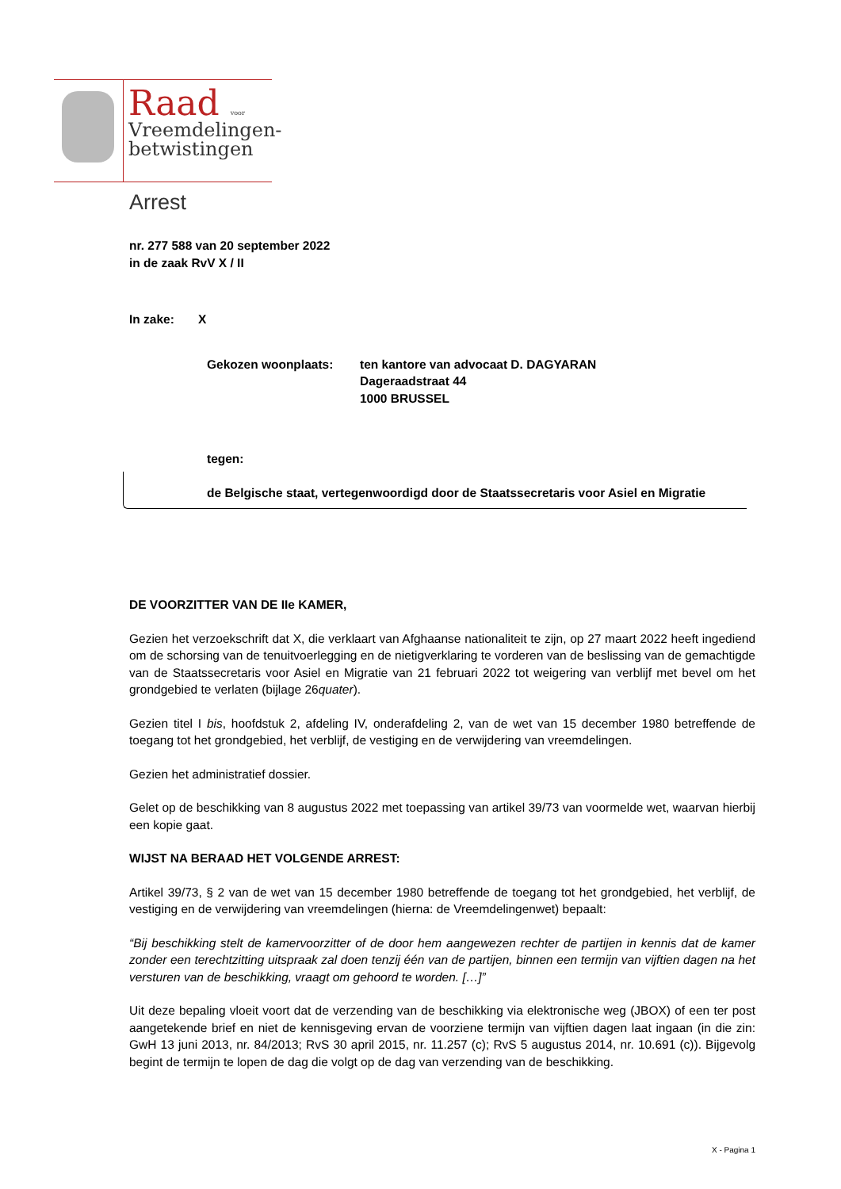Raad voor
Vreemdelingen-
betwistingen
Arrest
nr. 277 588 van 20 september 2022
in de zaak RvV X / II
In zake: X
Gekozen woonplaats: ten kantore van advocaat D. DAGYARAN
Dageraadstraat 44
1000 BRUSSEL
tegen:
de Belgische staat, vertegenwoordigd door de Staatssecretaris voor Asiel en Migratie
DE VOORZITTER VAN DE IIe KAMER,
Gezien het verzoekschrift dat X, die verklaart van Afghaanse nationaliteit te zijn, op 27 maart 2022 heeft ingediend om de schorsing van de tenuitvoerlegging en de nietigverklaring te vorderen van de beslissing van de gemachtigde van de Staatssecretaris voor Asiel en Migratie van 21 februari 2022 tot weigering van verblijf met bevel om het grondgebied te verlaten (bijlage 26quater).
Gezien titel I bis, hoofdstuk 2, afdeling IV, onderafdeling 2, van de wet van 15 december 1980 betreffende de toegang tot het grondgebied, het verblijf, de vestiging en de verwijdering van vreemdelingen.
Gezien het administratief dossier.
Gelet op de beschikking van 8 augustus 2022 met toepassing van artikel 39/73 van voormelde wet, waarvan hierbij een kopie gaat.
WIJST NA BERAAD HET VOLGENDE ARREST:
Artikel 39/73, § 2 van de wet van 15 december 1980 betreffende de toegang tot het grondgebied, het verblijf, de vestiging en de verwijdering van vreemdelingen (hierna: de Vreemdelingenwet) bepaalt:
“Bij beschikking stelt de kamervoorzitter of de door hem aangewezen rechter de partijen in kennis dat de kamer zonder een terechtzitting uitspraak zal doen tenzij één van de partijen, binnen een termijn van vijftien dagen na het versturen van de beschikking, vraagt om gehoord te worden. […]”
Uit deze bepaling vloeit voort dat de verzending van de beschikking via elektronische weg (JBOX) of een ter post aangetekende brief en niet de kennisgeving ervan de voorziene termijn van vijftien dagen laat ingaan (in die zin: GwH 13 juni 2013, nr. 84/2013; RvS 30 april 2015, nr. 11.257 (c); RvS 5 augustus 2014, nr. 10.691 (c)). Bijgevolg begint de termijn te lopen de dag die volgt op de dag van verzending van de beschikking.
X - Pagina 1